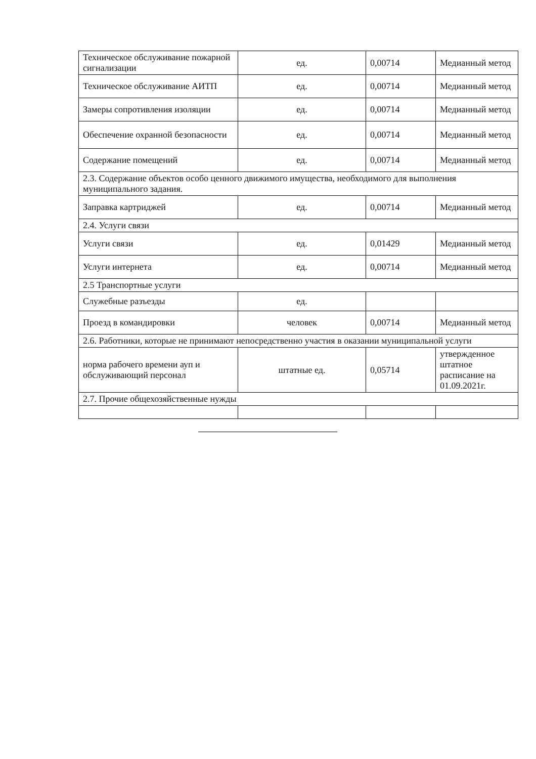| Техническое обслуживание пожарной сигнализации | ед. | 0,00714 | Медианный метод |
| Техническое обслуживание АИТП | ед. | 0,00714 | Медианный метод |
| Замеры сопротивления изоляции | ед. | 0,00714 | Медианный метод |
| Обеспечение охранной безопасности | ед. | 0,00714 | Медианный метод |
| Содержание помещений | ед. | 0,00714 | Медианный метод |
| 2.3. Содержание объектов особо ценного движимого имущества, необходимого для выполнения муниципального задания. | | | |
| Заправка картриджей | ед. | 0,00714 | Медианный метод |
| 2.4. Услуги связи | | | |
| Услуги связи | ед. | 0,01429 | Медианный метод |
| Услуги интернета | ед. | 0,00714 | Медианный метод |
| 2.5 Транспортные услуги | | | |
| Служебные разъезды | ед. | | |
| Проезд в командировки | человек | 0,00714 | Медианный метод |
| 2.6. Работники, которые не принимают непосредственно участия в оказании муниципальной услуги | | | |
| норма рабочего времени ауп и обслуживающий персонал | штатные ед. | 0,05714 | утвержденное штатное расписание на 01.09.2021г. |
| 2.7. Прочие общехозяйственные нужды | | | |